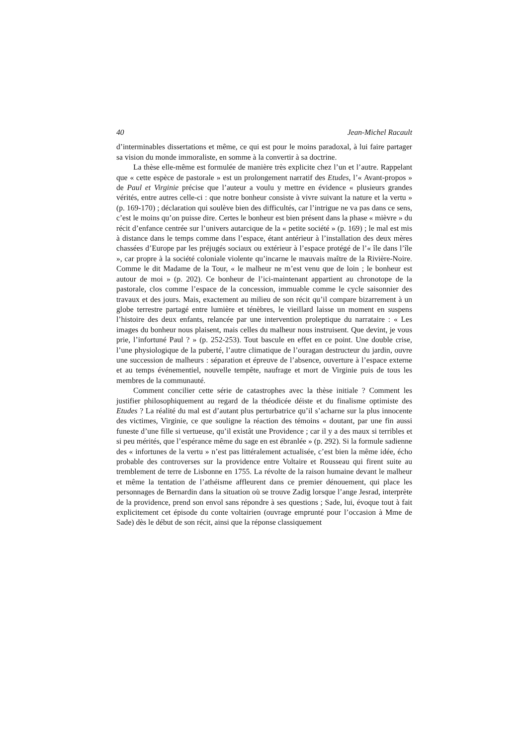40 Jean-Michel Racault
d’interminables dissertations et même, ce qui est pour le moins paradoxal, à lui faire partager sa vision du monde immoraliste, en somme à la convertir à sa doctrine.
La thèse elle-même est formulée de manière très explicite chez l’un et l’autre. Rappelant que « cette espèce de pastorale » est un prolongement narratif des Etudes, l’« Avant-propos » de Paul et Virginie précise que l’auteur a voulu y mettre en évidence « plusieurs grandes vérités, entre autres celle-ci : que notre bonheur consiste à vivre suivant la nature et la vertu » (p. 169-170) ; déclaration qui soulève bien des difficultés, car l’intrigue ne va pas dans ce sens, c’est le moins qu’on puisse dire. Certes le bonheur est bien présent dans la phase « mièvre » du récit d’enfance centrée sur l’univers autarcique de la « petite société » (p. 169) ; le mal est mis à distance dans le temps comme dans l’espace, étant antérieur à l’installation des deux mères chassées d’Europe par les préjugés sociaux ou extérieur à l’espace protégé de l’« île dans l’île », car propre à la société coloniale violente qu’incarne le mauvais maître de la Rivière-Noire. Comme le dit Madame de la Tour, « le malheur ne m’est venu que de loin ; le bonheur est autour de moi » (p. 202). Ce bonheur de l’ici-maintenant appartient au chronotope de la pastorale, clos comme l’espace de la concession, immuable comme le cycle saisonnier des travaux et des jours. Mais, exactement au milieu de son récit qu’il compare bizarrement à un globe terrestre partagé entre lumière et ténèbres, le vieillard laisse un moment en suspens l’histoire des deux enfants, relancée par une intervention proleptique du narrataire : « Les images du bonheur nous plaisent, mais celles du malheur nous instruisent. Que devint, je vous prie, l’infortuné Paul ? » (p. 252-253). Tout bascule en effet en ce point. Une double crise, l’une physiologique de la puberté, l’autre climatique de l’ouragan destructeur du jardin, ouvre une succession de malheurs : séparation et épreuve de l’absence, ouverture à l’espace externe et au temps événementiel, nouvelle tempête, naufrage et mort de Virginie puis de tous les membres de la communauté.
Comment concilier cette série de catastrophes avec la thèse initiale ? Comment les justifier philosophiquement au regard de la théodicée déiste et du finalisme optimiste des Etudes ? La réalité du mal est d’autant plus perturbatrice qu’il s’acharne sur la plus innocente des victimes, Virginie, ce que souligne la réaction des témoins « doutant, par une fin aussi funeste d’une fille si vertueuse, qu’il existât une Providence ; car il y a des maux si terribles et si peu mérités, que l’espérance même du sage en est ébranlée » (p. 292). Si la formule sadienne des « infortunes de la vertu » n’est pas littéralement actualisée, c’est bien la même idée, écho probable des controverses sur la providence entre Voltaire et Rousseau qui firent suite au tremblement de terre de Lisbonne en 1755. La révolte de la raison humaine devant le malheur et même la tentation de l’athéisme affleurent dans ce premier dénouement, qui place les personnages de Bernardin dans la situation où se trouve Zadig lorsque l’ange Jesrad, interprète de la providence, prend son envol sans répondre à ses questions ; Sade, lui, évoque tout à fait explicitement cet épisode du conte voltairien (ouvrage emprunté pour l’occasion à Mme de Sade) dès le début de son récit, ainsi que la réponse classiquement